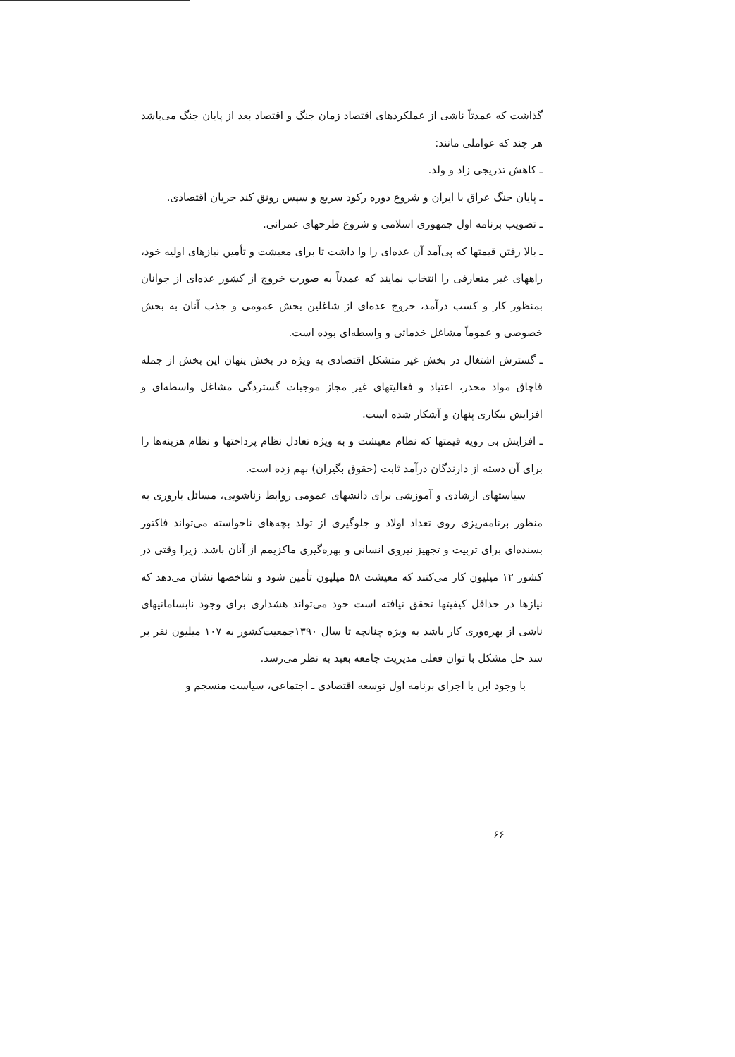گذاشت که عمدتاً ناشی از عملکردهای اقتصاد زمان جنگ و اقتصاد بعد از پایان جنگ می‌باشد هر چند که عواملی مانند:
ـ کاهش تدریجی زاد و ولد.
ـ پایان جنگ عراق با ایران و شروع دوره رکود سریع و سپس رونق کند جریان اقتصادی.
ـ تصویب برنامه اول جمهوری اسلامی و شروع طرحهای عمرانی.
ـ بالا رفتن قیمتها که پی‌آمد آن عده‌ای را وا داشت تا برای معیشت و تأمین نیازهای اولیه خود، راههای غیر متعارفی را انتخاب نمایند که عمدتاً به صورت خروج از کشور عده‌ای از جوانان بمنظور کار و کسب درآمد، خروج عده‌ای از شاغلین بخش عمومی و جذب آنان به بخش خصوصی و عموماً مشاغل خدماتی و واسطه‌ای بوده است.
ـ گسترش اشتغال در بخش غیر متشکل اقتصادی به ویژه در بخش پنهان این بخش از جمله قاچاق مواد مخدر، اعتیاد و فعالیتهای غیر مجاز موجبات گستردگی مشاغل واسطه‌ای و افزایش بیکاری پنهان و آشکار شده است.
ـ افزایش بی رویه قیمتها که نظام معیشت و به ویژه تعادل نظام پرداختها و نظام هزینه‌ها را برای آن دسته از دارندگان درآمد ثابت (حقوق بگیران) بهم زده است.
سیاستهای ارشادی و آموزشی برای دانشهای عمومی روابط زناشویی، مسائل باروری به منظور برنامه‌ریزی روی تعداد اولاد و جلوگیری از تولد بچه‌های ناخواسته می‌تواند فاکتور بسنده‌ای برای تربیت و تجهیز نیروی انسانی و بهره‌گیری ماکزیمم از آنان باشد. زیرا وقتی در کشور ۱۲ میلیون کار می‌کنند که معیشت ۵۸ میلیون تأمین شود و شاخصها نشان می‌دهد که نیازها در حداقل کیفیتها تحقق نیافته است خود می‌تواند هشداری برای وجود نابسامانیهای ناشی از بهره‌وری کار باشد به ویژه چنانچه تا سال ۱۳۹۰جمعیت‌کشور به ۱۰۷ میلیون نفر بر سد حل مشکل با توان فعلی مدیریت جامعه بعید به نظر می‌رسد.
با وجود این با اجرای برنامه اول توسعه اقتصادی ـ اجتماعی، سیاست منسجم و
۶۶